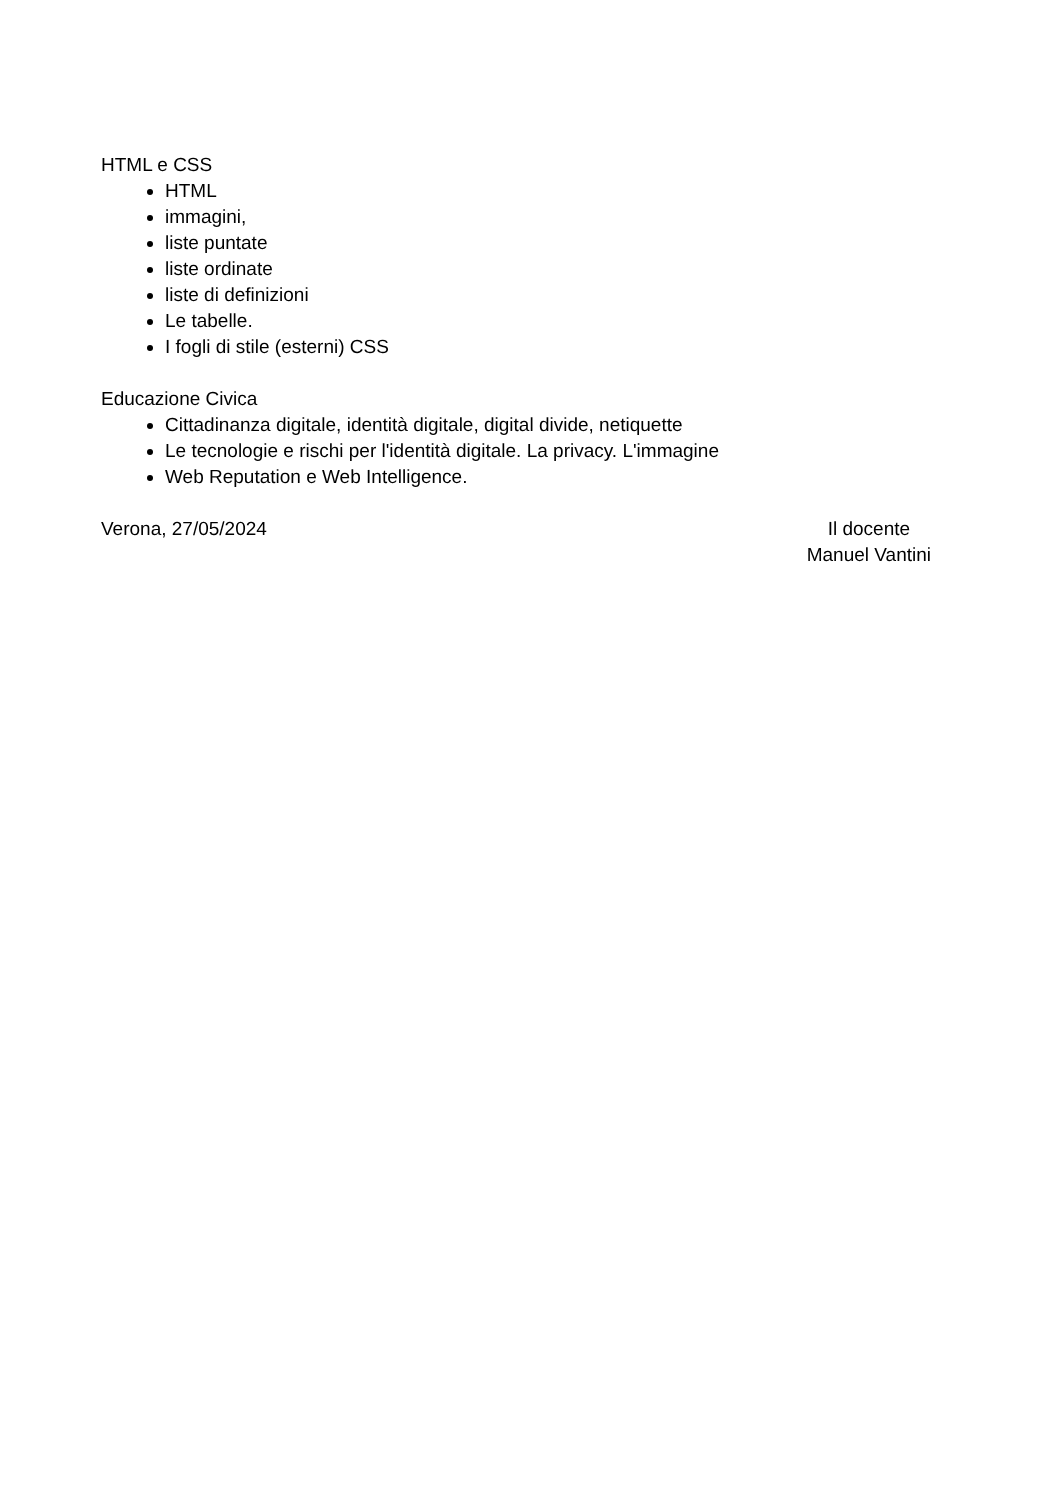HTML e CSS
HTML
immagini,
liste puntate
liste ordinate
liste di definizioni
Le tabelle.
I fogli di stile (esterni) CSS
Educazione Civica
Cittadinanza digitale, identità digitale, digital divide, netiquette
Le tecnologie e rischi per l'identità digitale. La privacy. L'immagine
Web Reputation e Web Intelligence.
Verona, 27/05/2024 Il docente
Manuel Vantini